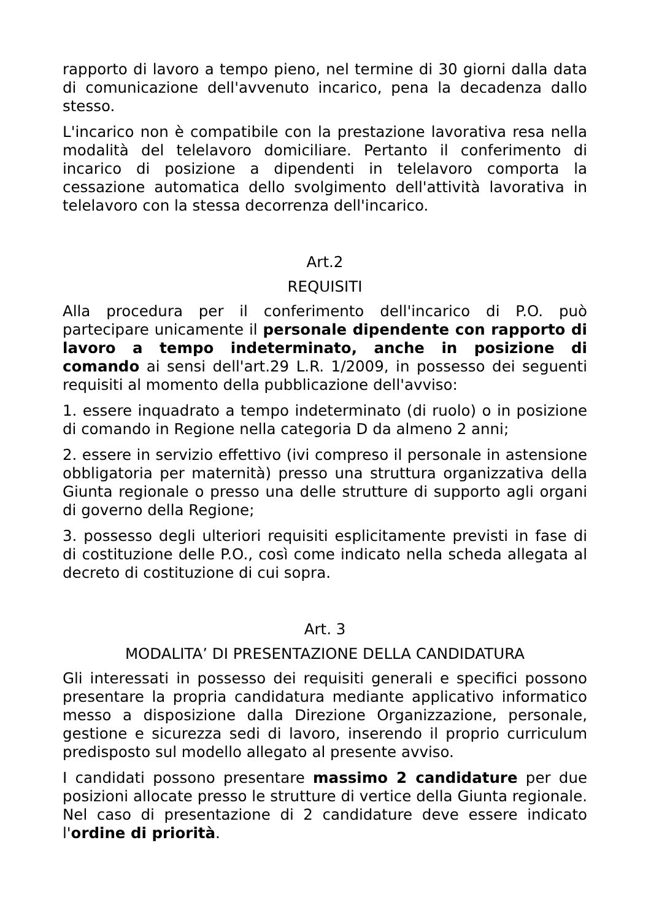rapporto di lavoro a tempo pieno, nel termine di 30 giorni dalla data di comunicazione dell'avvenuto incarico, pena la decadenza dallo stesso.
L'incarico non è compatibile con la prestazione lavorativa resa nella modalità del telelavoro domiciliare. Pertanto il conferimento di incarico di posizione a dipendenti in telelavoro comporta la cessazione automatica dello svolgimento dell'attività lavorativa in telelavoro con la stessa decorrenza dell'incarico.
Art.2
REQUISITI
Alla procedura per il conferimento dell'incarico di P.O. può partecipare unicamente il personale dipendente con rapporto di lavoro a tempo indeterminato, anche in posizione di comando ai sensi dell'art.29 L.R. 1/2009, in possesso dei seguenti requisiti al momento della pubblicazione dell'avviso:
1. essere inquadrato a tempo indeterminato (di ruolo) o in posizione di comando in Regione nella categoria D da almeno 2 anni;
2. essere in servizio effettivo (ivi compreso il personale in astensione obbligatoria per maternità) presso una struttura organizzativa della Giunta regionale o presso una delle strutture di supporto agli organi di governo della Regione;
3. possesso degli ulteriori requisiti esplicitamente previsti in fase di di costituzione delle P.O., così come indicato nella scheda allegata al decreto di costituzione di cui sopra.
Art. 3
MODALITA’ DI PRESENTAZIONE DELLA CANDIDATURA
Gli interessati in possesso dei requisiti generali e specifici possono presentare la propria candidatura mediante applicativo informatico messo a disposizione dalla Direzione Organizzazione, personale, gestione e sicurezza sedi di lavoro, inserendo il proprio curriculum predisposto sul modello allegato al presente avviso.
I candidati possono presentare massimo 2 candidature per due posizioni allocate presso le strutture di vertice della Giunta regionale. Nel caso di presentazione di 2 candidature deve essere indicato l'ordine di priorità.